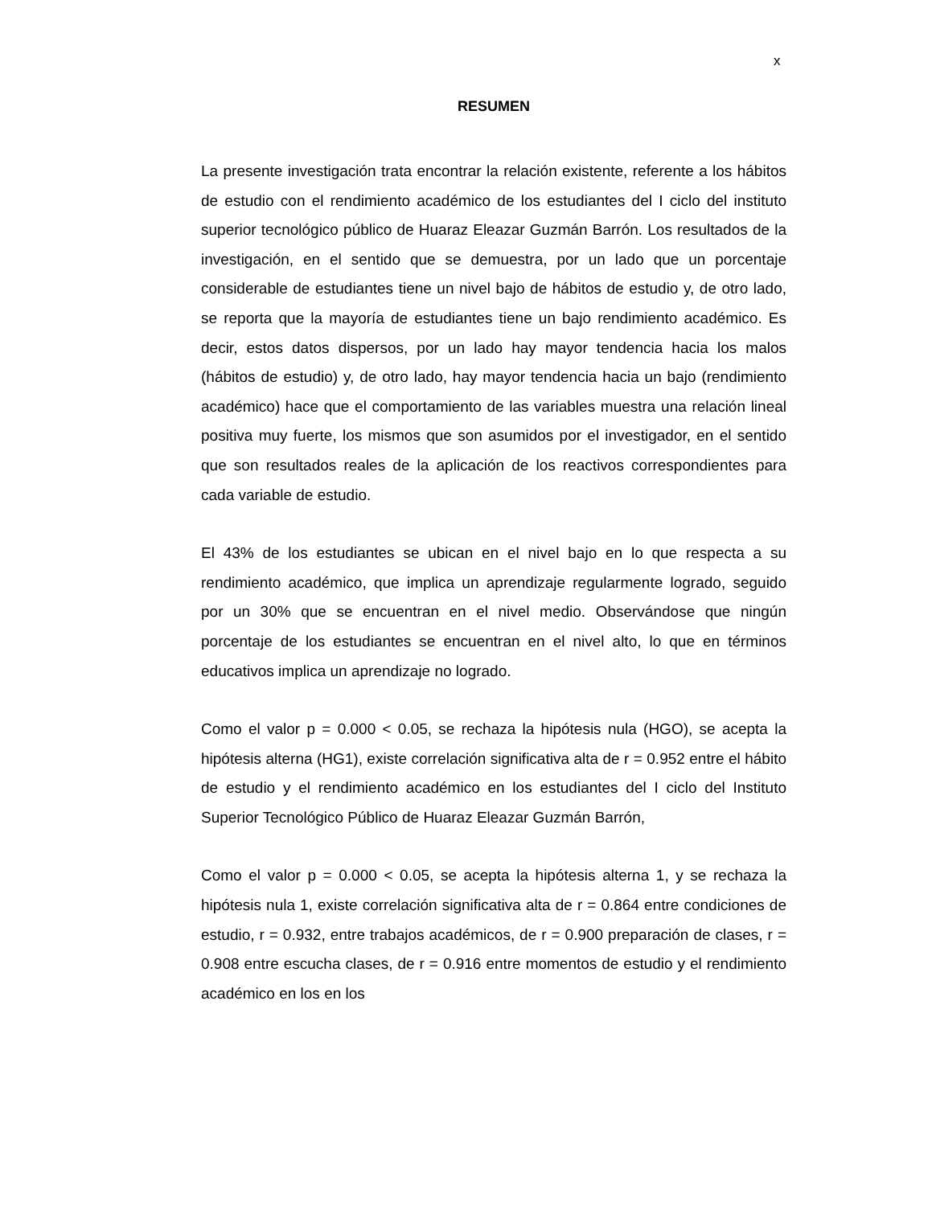x
RESUMEN
La presente investigación trata encontrar la relación existente, referente a los hábitos de estudio con el rendimiento académico de los estudiantes del I ciclo del instituto superior tecnológico público de Huaraz Eleazar Guzmán Barrón. Los resultados de la investigación, en el sentido que se demuestra, por un lado que un porcentaje considerable de estudiantes tiene un nivel bajo de hábitos de estudio y, de otro lado, se reporta que la mayoría de estudiantes tiene un bajo rendimiento académico. Es decir, estos datos dispersos, por un lado hay mayor tendencia hacia los malos (hábitos de estudio) y, de otro lado, hay mayor tendencia hacia un bajo (rendimiento académico) hace que el comportamiento de las variables muestra una relación lineal positiva muy fuerte, los mismos que son asumidos por el investigador, en el sentido que son resultados reales de la aplicación de los reactivos correspondientes para cada variable de estudio.
El 43% de los estudiantes se ubican en el nivel bajo en lo que respecta a su rendimiento académico, que implica un aprendizaje regularmente logrado, seguido por un 30% que se encuentran en el nivel medio. Observándose que ningún porcentaje de los estudiantes se encuentran en el nivel alto, lo que en términos educativos implica un aprendizaje no logrado.
Como el valor p = 0.000 < 0.05, se rechaza la hipótesis nula (HGO), se acepta la hipótesis alterna (HG1), existe correlación significativa alta de r = 0.952 entre el hábito de estudio y el rendimiento académico en los estudiantes del I ciclo del Instituto Superior Tecnológico Público de Huaraz Eleazar Guzmán Barrón,
Como el valor p = 0.000 < 0.05, se acepta la hipótesis alterna 1, y se rechaza la hipótesis nula 1, existe correlación significativa alta de r = 0.864 entre condiciones de estudio, r = 0.932, entre trabajos académicos, de r = 0.900 preparación de clases, r = 0.908 entre escucha clases, de r = 0.916 entre momentos de estudio y el rendimiento académico en los en los